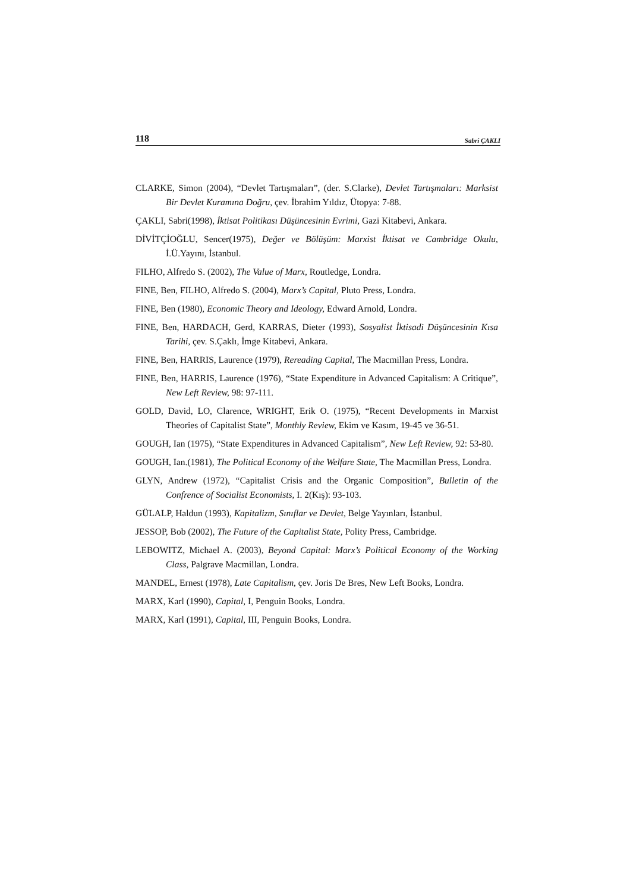118 Sabri ÇAKLI
CLARKE, Simon (2004), “Devlet Tartışmaları”, (der. S.Clarke), Devlet Tartışmaları: Marksist Bir Devlet Kuramına Doğru, çev. İbrahim Yıldız, Ütopya: 7-88.
ÇAKLI, Sabri(1998), İktisat Politikası Düşüncesinin Evrimi, Gazi Kitabevi, Ankara.
DİVİTÇİOĞLU, Sencer(1975), Değer ve Bölüşüm: Marxist İktisat ve Cambridge Okulu, İ.Ü.Yayını, İstanbul.
FILHO, Alfredo S. (2002), The Value of Marx, Routledge, Londra.
FINE, Ben, FILHO, Alfredo S. (2004), Marx’s Capital, Pluto Press, Londra.
FINE, Ben (1980), Economic Theory and Ideology, Edward Arnold, Londra.
FINE, Ben, HARDACH, Gerd, KARRAS, Dieter (1993), Sosyalist İktisadi Düşüncesinin Kısa Tarihi, çev. S.Çaklı, İmge Kitabevi, Ankara.
FINE, Ben, HARRIS, Laurence (1979), Rereading Capital, The Macmillan Press, Londra.
FINE, Ben, HARRIS, Laurence (1976), “State Expenditure in Advanced Capitalism: A Critique”, New Left Review, 98: 97-111.
GOLD, David, LO, Clarence, WRIGHT, Erik O. (1975), “Recent Developments in Marxist Theories of Capitalist State”, Monthly Review, Ekim ve Kasım, 19-45 ve 36-51.
GOUGH, Ian (1975), “State Expenditures in Advanced Capitalism”, New Left Review, 92: 53-80.
GOUGH, Ian.(1981), The Political Economy of the Welfare State, The Macmillan Press, Londra.
GLYN, Andrew (1972), “Capitalist Crisis and the Organic Composition”, Bulletin of the Confrence of Socialist Economists, I. 2(Kış): 93-103.
GÜLALP, Haldun (1993), Kapitalizm, Sınıflar ve Devlet, Belge Yayınları, İstanbul.
JESSOP, Bob (2002), The Future of the Capitalist State, Polity Press, Cambridge.
LEBOWITZ, Michael A. (2003), Beyond Capital: Marx’s Political Economy of the Working Class, Palgrave Macmillan, Londra.
MANDEL, Ernest (1978), Late Capitalism, çev. Joris De Bres, New Left Books, Londra.
MARX, Karl (1990), Capital, I, Penguin Books, Londra.
MARX, Karl (1991), Capital, III, Penguin Books, Londra.